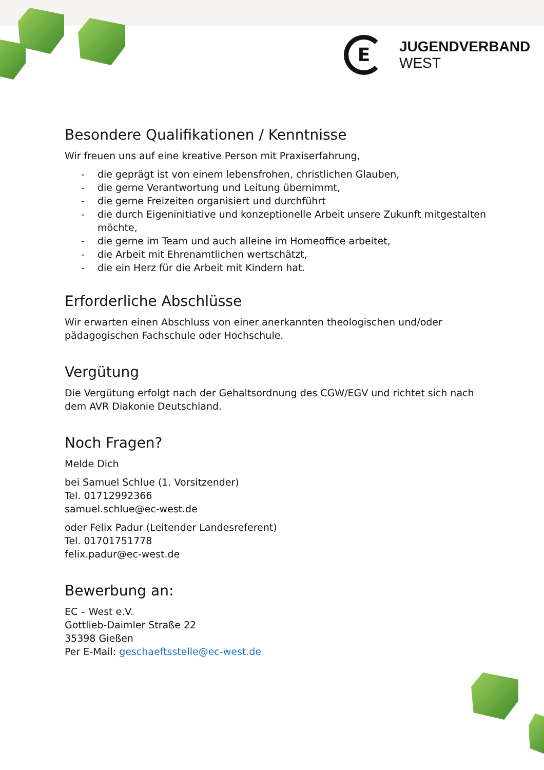E
JUGENDVERBAND
WEST
Besondere Qualifikationen / Kenntnisse
Wir freuen uns auf eine kreative Person mit Praxiserfahrung,
- die geprägt ist von einem lebensfrohen, christlichen Glauben,
- die gerne Verantwortung und Leitung übernimmt,
- die gerne Freizeiten organisiert und durchführt
- die durch Eigeninitiative und konzeptionelle Arbeit unsere Zukunft mitgestalten möchte,
- die gerne im Team und auch alleine im Homeoffice arbeitet,
- die Arbeit mit Ehrenamtlichen wertschätzt,
- die ein Herz für die Arbeit mit Kindern hat.
Erforderliche Abschlüsse
Wir erwarten einen Abschluss von einer anerkannten theologischen und/oder pädagogischen Fachschule oder Hochschule.
Vergütung
Die Vergütung erfolgt nach der Gehaltsordnung des CGW/EGV und richtet sich nach dem AVR Diakonie Deutschland.
Noch Fragen?
Melde Dich
bei Samuel Schlue (1. Vorsitzender)
Tel. 01712992366
samuel.schlue@ec-west.de
oder Felix Padur (Leitender Landesreferent)
Tel. 01701751778
felix.padur@ec-west.de
Bewerbung an:
EC – West e.V.
Gottlieb-Daimler Straße 22
35398 Gießen
Per E-Mail: geschaeftsstelle@ec-west.de